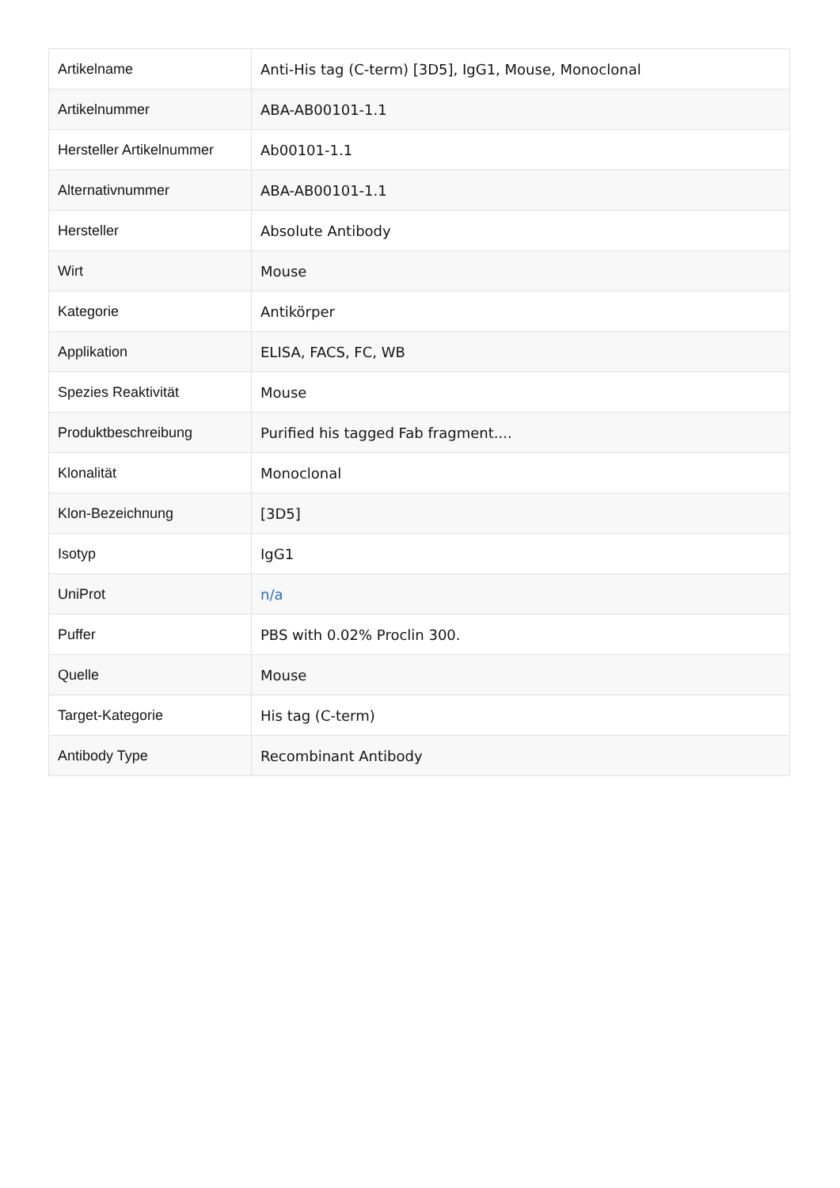| Artikelname | Anti-His tag (C-term) [3D5], IgG1, Mouse, Monoclonal |
| Artikelnummer | ABA-AB00101-1.1 |
| Hersteller Artikelnummer | Ab00101-1.1 |
| Alternativnummer | ABA-AB00101-1.1 |
| Hersteller | Absolute Antibody |
| Wirt | Mouse |
| Kategorie | Antikörper |
| Applikation | ELISA, FACS, FC, WB |
| Spezies Reaktivität | Mouse |
| Produktbeschreibung | Purified his tagged Fab fragment.... |
| Klonalität | Monoclonal |
| Klon-Bezeichnung | [3D5] |
| Isotyp | IgG1 |
| UniProt | n/a |
| Puffer | PBS with 0.02% Proclin 300. |
| Quelle | Mouse |
| Target-Kategorie | His tag (C-term) |
| Antibody Type | Recombinant Antibody |